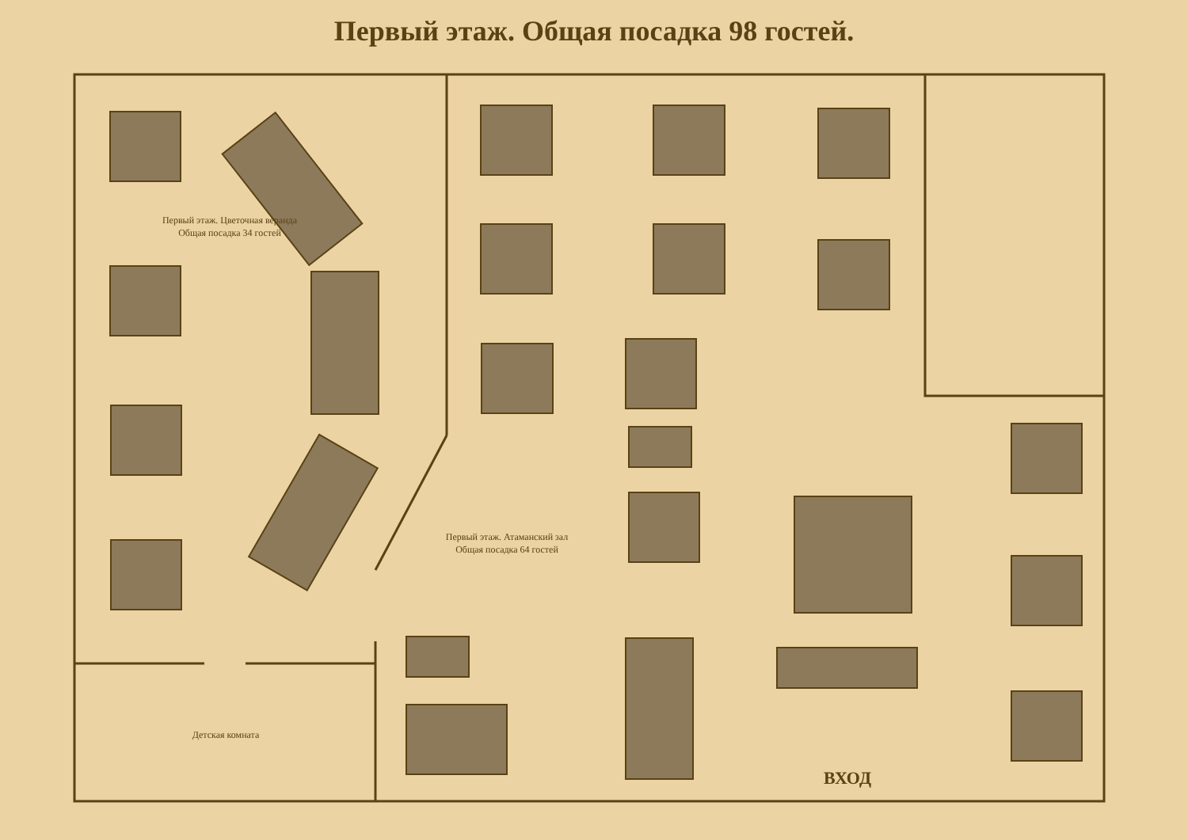Первый этаж. Общая посадка 98 гостей.
Первый этаж. Цветочная веранда
Общая посадка 34 гостей
Первый этаж. Атаманский зал
Общая посадка 64 гостей
Детская комната
ВХОД